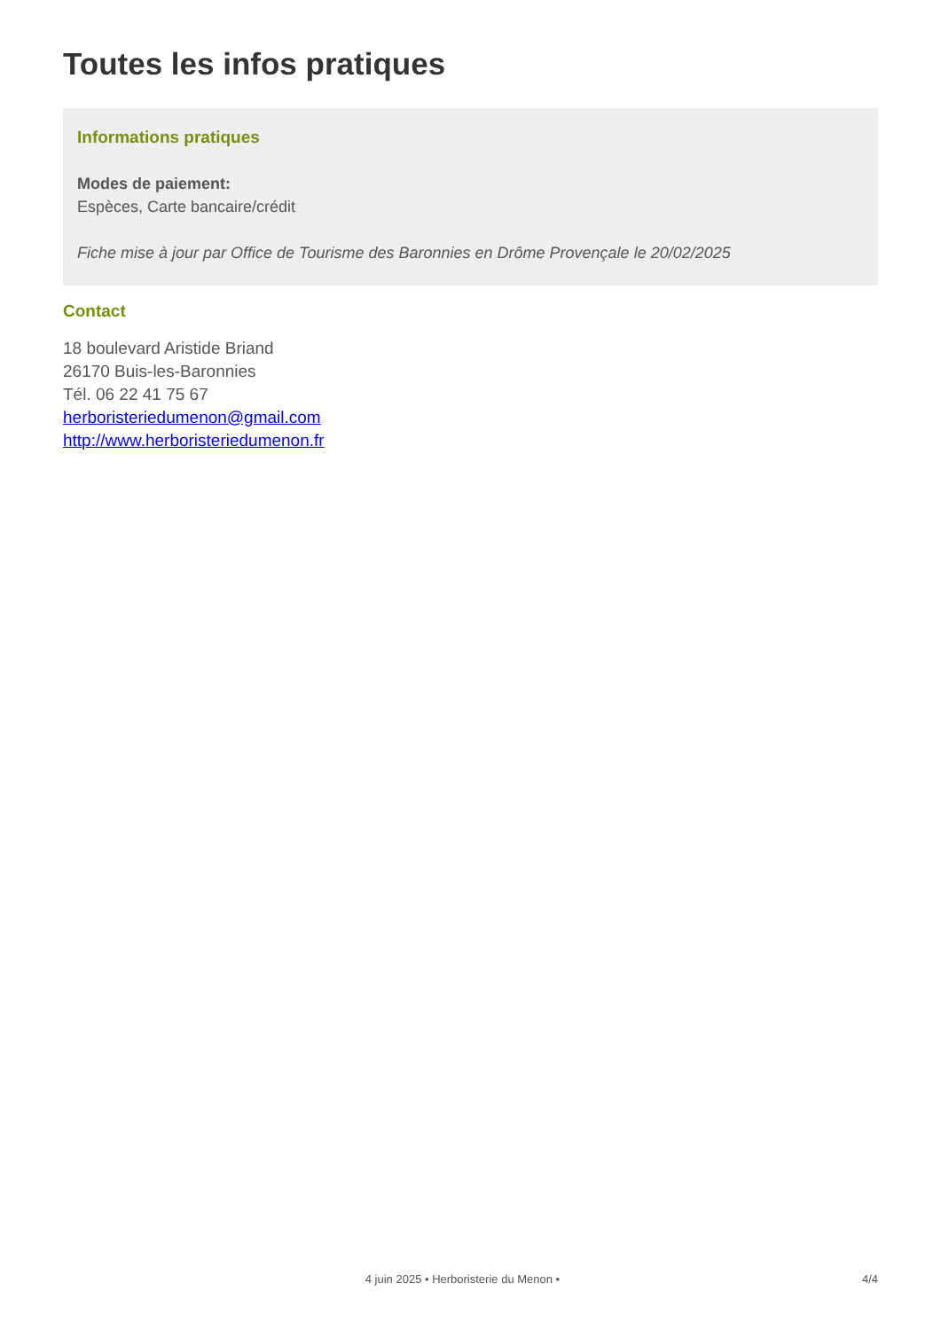Toutes les infos pratiques
Informations pratiques
Modes de paiement:
Espèces, Carte bancaire/crédit
Fiche mise à jour par Office de Tourisme des Baronnies en Drôme Provençale le 20/02/2025
Contact
18 boulevard Aristide Briand
26170 Buis-les-Baronnies
Tél. 06 22 41 75 67
herboristeriedumenon@gmail.com
http://www.herboristeriedumenon.fr
4 juin 2025 • Herboristerie du Menon • 4/4